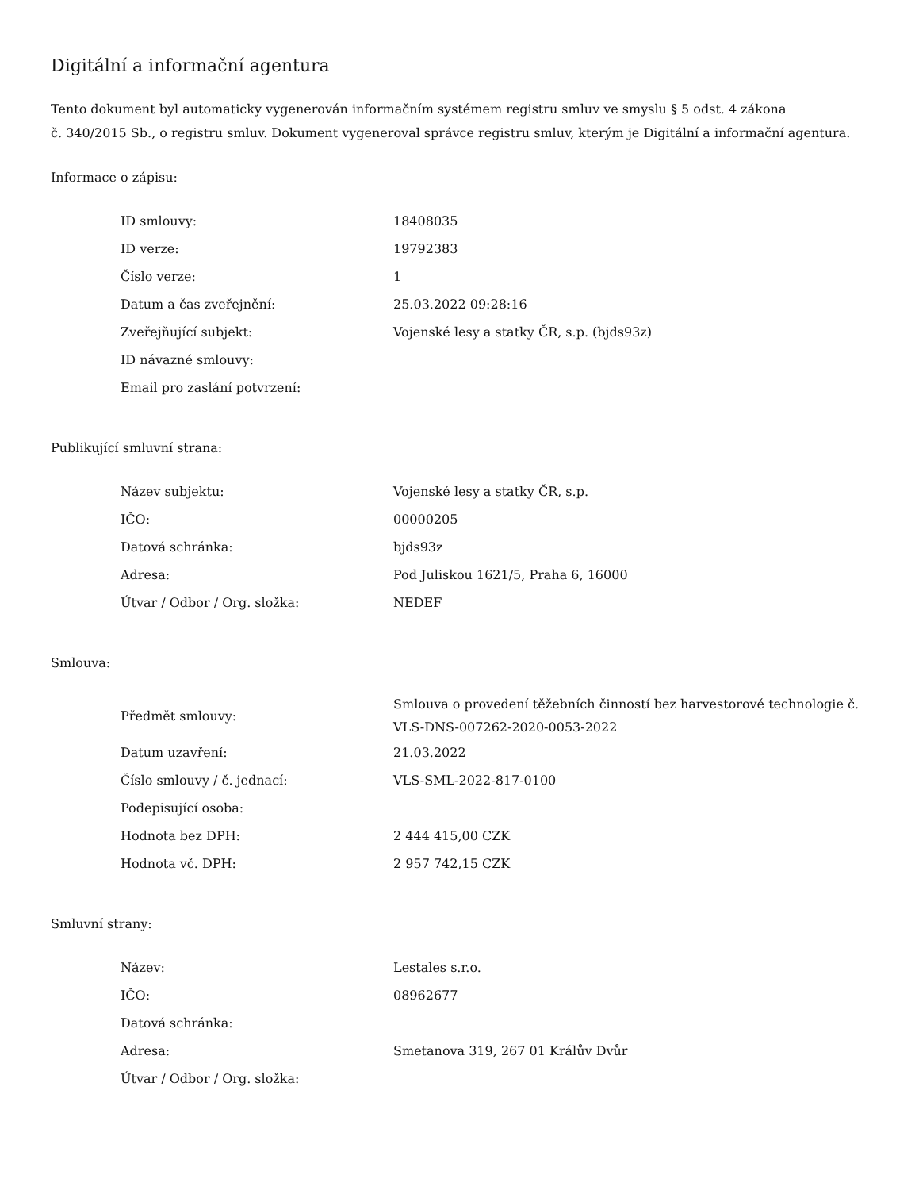Digitální a informační agentura
Tento dokument byl automaticky vygenerován informačním systémem registru smluv ve smyslu § 5 odst. 4 zákona
č. 340/2015 Sb., o registru smluv. Dokument vygeneroval správce registru smluv, kterým je Digitální a informační agentura.
Informace o zápisu:
| ID smlouvy: | 18408035 |
| ID verze: | 19792383 |
| Číslo verze: | 1 |
| Datum a čas zveřejnění: | 25.03.2022 09:28:16 |
| Zveřejňující subjekt: | Vojenské lesy a statky ČR, s.p. (bjds93z) |
| ID návazné smlouvy: | |
| Email pro zaslání potvrzení: | |
Publikující smluvní strana:
| Název subjektu: | Vojenské lesy a statky ČR, s.p. |
| IČO: | 00000205 |
| Datová schránka: | bjds93z |
| Adresa: | Pod Juliskou 1621/5, Praha 6, 16000 |
| Útvar / Odbor / Org. složka: | NEDEF |
Smlouva:
| Předmět smlouvy: | Smlouva o provedení těžebních činností bez harvestorové technologie č. VLS-DNS-007262-2020-0053-2022 |
| Datum uzavření: | 21.03.2022 |
| Číslo smlouvy / č. jednací: | VLS-SML-2022-817-0100 |
| Podepisující osoba: | |
| Hodnota bez DPH: | 2 444 415,00 CZK |
| Hodnota vč. DPH: | 2 957 742,15 CZK |
Smluvní strany:
| Název: | Lestales s.r.o. |
| IČO: | 08962677 |
| Datová schránka: | |
| Adresa: | Smetanova 319, 267 01 Králův Dvůr |
| Útvar / Odbor / Org. složka: | |